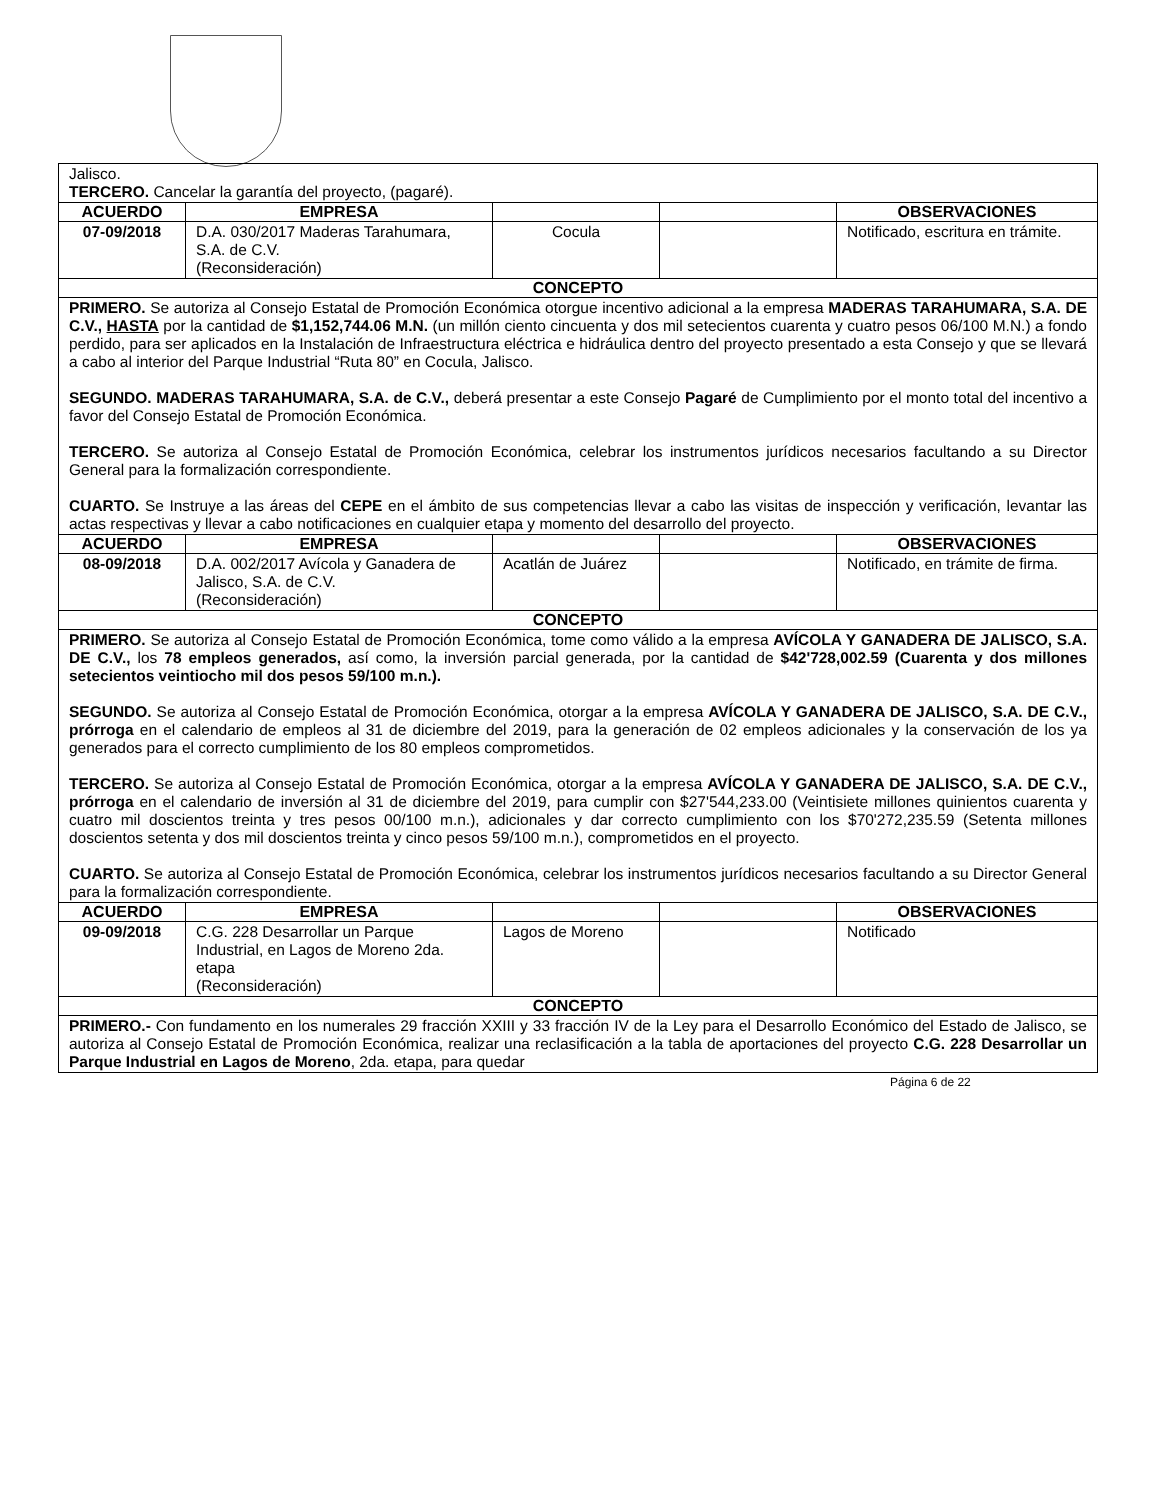| Jalisco. TERCERO. Cancelar la garantía del proyecto, (pagaré). | | | | |
| ACUERDO | EMPRESA | | | OBSERVACIONES |
| 07-09/2018 | D.A. 030/2017 Maderas Tarahumara, S.A. de C.V. (Reconsideración) | Cocula | | Notificado, escritura en trámite. |
| CONCEPTO | | | | |
| PRIMERO. Se autoriza al Consejo Estatal de Promoción Económica otorgue incentivo adicional a la empresa MADERAS TARAHUMARA, S.A. DE C.V., HASTA por la cantidad de $1,152,744.06 M.N. (un millón ciento cincuenta y dos mil setecientos cuarenta y cuatro pesos 06/100 M.N.) a fondo perdido, para ser aplicados en la Instalación de Infraestructura eléctrica e hidráulica dentro del proyecto presentado a esta Consejo y que se llevará a cabo al interior del Parque Industrial “Ruta 80” en Cocula, Jalisco. SEGUNDO. MADERAS TARAHUMARA, S.A. de C.V., deberá presentar a este Consejo Pagaré de Cumplimiento por el monto total del incentivo a favor del Consejo Estatal de Promoción Económica. TERCERO. Se autoriza al Consejo Estatal de Promoción Económica, celebrar los instrumentos jurídicos necesarios facultando a su Director General para la formalización correspondiente. CUARTO. Se Instruye a las áreas del CEPE en el ámbito de sus competencias llevar a cabo las visitas de inspección y verificación, levantar las actas respectivas y llevar a cabo notificaciones en cualquier etapa y momento del desarrollo del proyecto. | | | | |
| ACUERDO | EMPRESA | | | OBSERVACIONES |
| 08-09/2018 | D.A. 002/2017 Avícola y Ganadera de Jalisco, S.A. de C.V. (Reconsideración) | Acatlán de Juárez | | Notificado, en trámite de firma. |
| CONCEPTO | | | | |
| PRIMERO. Se autoriza al Consejo Estatal de Promoción Económica, tome como válido a la empresa AVÍCOLA Y GANADERA DE JALISCO, S.A. DE C.V., los 78 empleos generados, así como, la inversión parcial generada, por la cantidad de $42'728,002.59 (Cuarenta y dos millones setecientos veintiocho mil dos pesos 59/100 m.n.). SEGUNDO. Se autoriza al Consejo Estatal de Promoción Económica, otorgar a la empresa AVÍCOLA Y GANADERA DE JALISCO, S.A. DE C.V., prórroga en el calendario de empleos al 31 de diciembre del 2019, para la generación de 02 empleos adicionales y la conservación de los ya generados para el correcto cumplimiento de los 80 empleos comprometidos. TERCERO. Se autoriza al Consejo Estatal de Promoción Económica, otorgar a la empresa AVÍCOLA Y GANADERA DE JALISCO, S.A. DE C.V., prórroga en el calendario de inversión al 31 de diciembre del 2019, para cumplir con $27'544,233.00 (Veintisiete millones quinientos cuarenta y cuatro mil doscientos treinta y tres pesos 00/100 m.n.), adicionales y dar correcto cumplimiento con los $70'272,235.59 (Setenta millones doscientos setenta y dos mil doscientos treinta y cinco pesos 59/100 m.n.), comprometidos en el proyecto. CUARTO. Se autoriza al Consejo Estatal de Promoción Económica, celebrar los instrumentos jurídicos necesarios facultando a su Director General para la formalización correspondiente. | | | | |
| ACUERDO | EMPRESA | | | OBSERVACIONES |
| 09-09/2018 | C.G. 228 Desarrollar un Parque Industrial, en Lagos de Moreno 2da. etapa (Reconsideración) | Lagos de Moreno | | Notificado |
| CONCEPTO | | | | |
| PRIMERO.- Con fundamento en los numerales 29 fracción XXIII y 33 fracción IV de la Ley para el Desarrollo Económico del Estado de Jalisco, se autoriza al Consejo Estatal de Promoción Económica, realizar una reclasificación a la tabla de aportaciones del proyecto C.G. 228 Desarrollar un Parque Industrial en Lagos de Moreno , 2da. etapa, para quedar | | | | |
Página 6 de 22